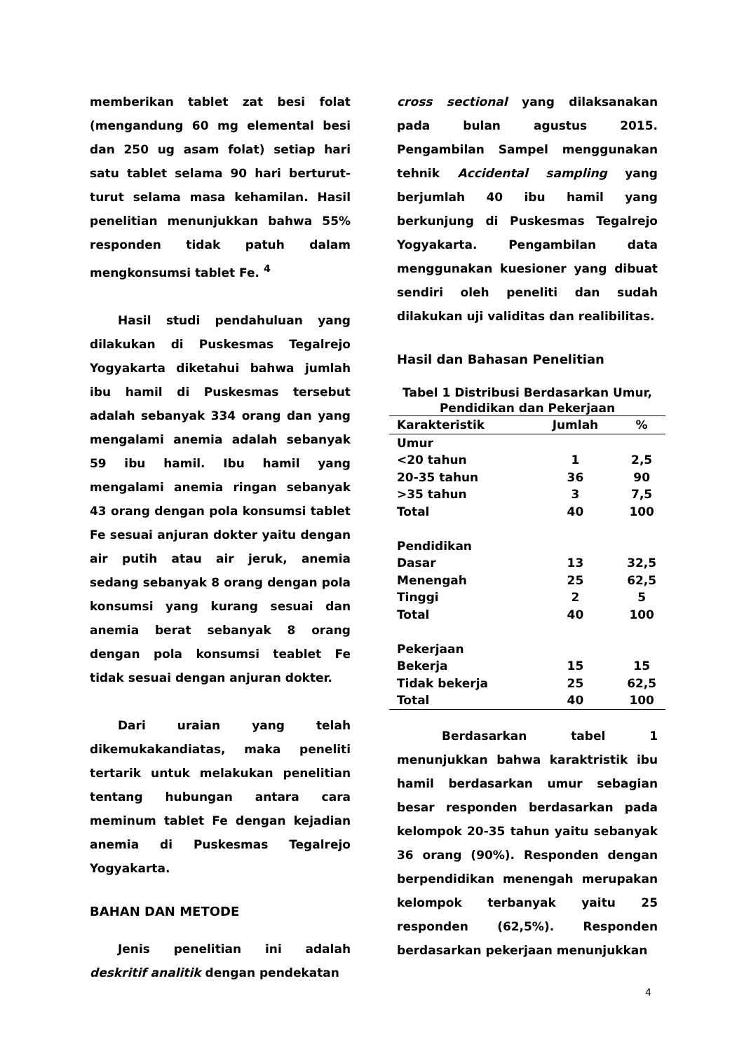memberikan tablet zat besi folat (mengandung 60 mg elemental besi dan 250 ug asam folat) setiap hari satu tablet selama 90 hari berturut-turut selama masa kehamilan. Hasil penelitian menunjukkan bahwa 55% responden tidak patuh dalam mengkonsumsi tablet Fe. <sup>4</sup>
Hasil studi pendahuluan yang dilakukan di Puskesmas Tegalrejo Yogyakarta diketahui bahwa jumlah ibu hamil di Puskesmas tersebut adalah sebanyak 334 orang dan yang mengalami anemia adalah sebanyak 59 ibu hamil. Ibu hamil yang mengalami anemia ringan sebanyak 43 orang dengan pola konsumsi tablet Fe sesuai anjuran dokter yaitu dengan air putih atau air jeruk, anemia sedang sebanyak 8 orang dengan pola konsumsi yang kurang sesuai dan anemia berat sebanyak 8 orang dengan pola konsumsi teablet Fe tidak sesuai dengan anjuran dokter.
Dari uraian yang telah dikemukakandiatas, maka peneliti tertarik untuk melakukan penelitian tentang hubungan antara cara meminum tablet Fe dengan kejadian anemia di Puskesmas Tegalrejo Yogyakarta.
BAHAN DAN METODE
Jenis penelitian ini adalah deskritif analitik dengan pendekatan
cross sectional yang dilaksanakan pada bulan agustus 2015. Pengambilan Sampel menggunakan tehnik Accidental sampling yang berjumlah 40 ibu hamil yang berkunjung di Puskesmas Tegalrejo Yogyakarta. Pengambilan data menggunakan kuesioner yang dibuat sendiri oleh peneliti dan sudah dilakukan uji validitas dan realibilitas.
Hasil dan Bahasan Penelitian
Tabel 1 Distribusi Berdasarkan Umur, Pendidikan dan Pekerjaan
| Karakteristik | Jumlah | % |
| --- | --- | --- |
| Umur | | |
| <20 tahun | 1 | 2,5 |
| 20-35 tahun | 36 | 90 |
| >35 tahun | 3 | 7,5 |
| Total | 40 | 100 |
| Pendidikan | | |
| Dasar | 13 | 32,5 |
| Menengah | 25 | 62,5 |
| Tinggi | 2 | 5 |
| Total | 40 | 100 |
| Pekerjaan | | |
| Bekerja | 15 | 15 |
| Tidak bekerja | 25 | 62,5 |
| Total | 40 | 100 |
Berdasarkan tabel 1 menunjukkan bahwa karaktristik ibu hamil berdasarkan umur sebagian besar responden berdasarkan pada kelompok 20-35 tahun yaitu sebanyak 36 orang (90%). Responden dengan berpendidikan menengah merupakan kelompok terbanyak yaitu 25 responden (62,5%). Responden berdasarkan pekerjaan menunjukkan
4